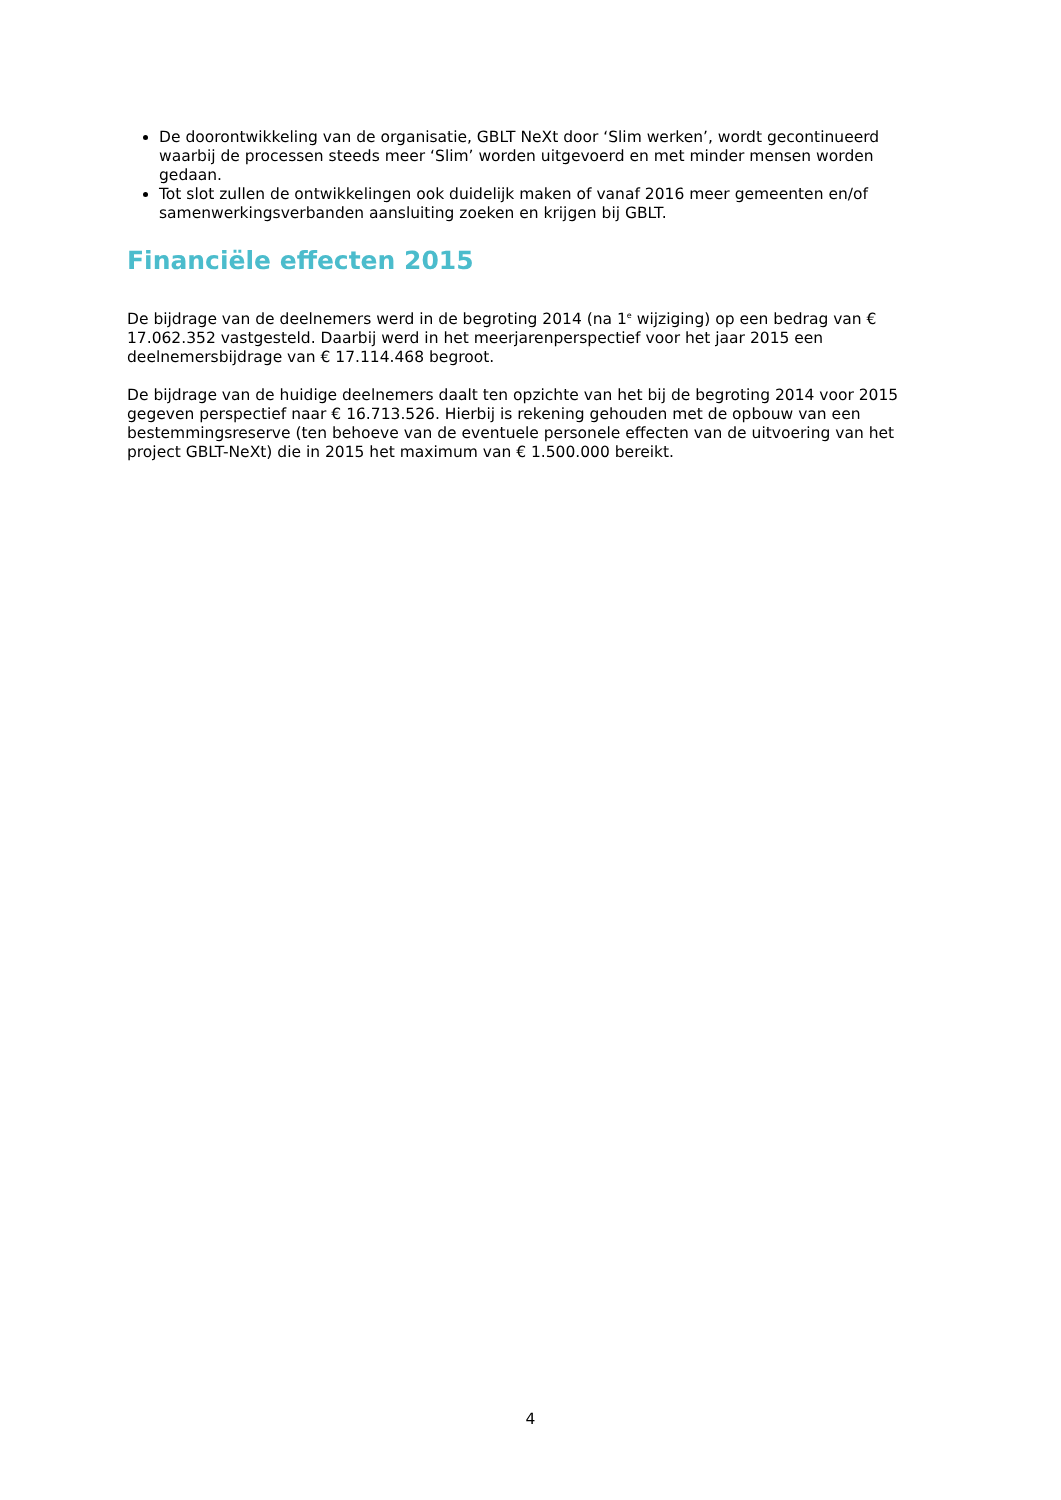De doorontwikkeling van de organisatie, GBLT NeXt door ‘Slim werken’, wordt gecontinueerd waarbij de processen steeds meer ‘Slim’ worden uitgevoerd en met minder mensen worden gedaan.
Tot slot zullen de ontwikkelingen ook duidelijk maken of vanaf 2016 meer gemeenten en/of samenwerkingsverbanden aansluiting zoeken en krijgen bij GBLT.
Financiële effecten 2015
De bijdrage van de deelnemers werd in de begroting 2014 (na 1<sup>e</sup> wijziging) op een bedrag van € 17.062.352 vastgesteld. Daarbij werd in het meerjarenperspectief voor het jaar 2015 een deelnemersbijdrage van € 17.114.468 begroot.
De bijdrage van de huidige deelnemers daalt ten opzichte van het bij de begroting 2014 voor 2015 gegeven perspectief naar € 16.713.526. Hierbij is rekening gehouden met de opbouw van een bestemmingsreserve (ten behoeve van de eventuele personele effecten van de uitvoering van het project GBLT-NeXt) die in 2015 het maximum van € 1.500.000 bereikt.
4